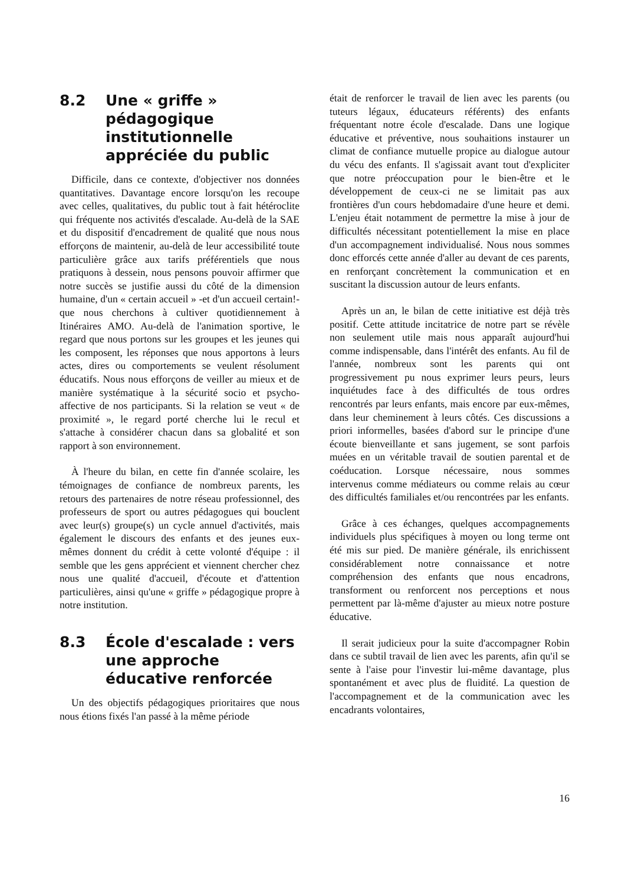8.2 Une « griffe » pédagogique institutionnelle appréciée du public
Difficile, dans ce contexte, d'objectiver nos données quantitatives. Davantage encore lorsqu'on les recoupe avec celles, qualitatives, du public tout à fait hétéroclite qui fréquente nos activités d'escalade. Au-delà de la SAE et du dispositif d'encadrement de qualité que nous nous efforçons de maintenir, au-delà de leur accessibilité toute particulière grâce aux tarifs préférentiels que nous pratiquons à dessein, nous pensons pouvoir affirmer que notre succès se justifie aussi du côté de la dimension humaine, d'un « certain accueil » -et d'un accueil certain!- que nous cherchons à cultiver quotidiennement à Itinéraires AMO. Au-delà de l'animation sportive, le regard que nous portons sur les groupes et les jeunes qui les composent, les réponses que nous apportons à leurs actes, dires ou comportements se veulent résolument éducatifs. Nous nous efforçons de veiller au mieux et de manière systématique à la sécurité socio et psycho-affective de nos participants. Si la relation se veut « de proximité », le regard porté cherche lui le recul et s'attache à considérer chacun dans sa globalité et son rapport à son environnement.
À l'heure du bilan, en cette fin d'année scolaire, les témoignages de confiance de nombreux parents, les retours des partenaires de notre réseau professionnel, des professeurs de sport ou autres pédagogues qui bouclent avec leur(s) groupe(s) un cycle annuel d'activités, mais également le discours des enfants et des jeunes eux-mêmes donnent du crédit à cette volonté d'équipe : il semble que les gens apprécient et viennent chercher chez nous une qualité d'accueil, d'écoute et d'attention particulières, ainsi qu'une « griffe » pédagogique propre à notre institution.
8.3 École d'escalade : vers une approche éducative renforcée
Un des objectifs pédagogiques prioritaires que nous nous étions fixés l'an passé à la même période
était de renforcer le travail de lien avec les parents (ou tuteurs légaux, éducateurs référents) des enfants fréquentant notre école d'escalade. Dans une logique éducative et préventive, nous souhaitions instaurer un climat de confiance mutuelle propice au dialogue autour du vécu des enfants. Il s'agissait avant tout d'expliciter que notre préoccupation pour le bien-être et le développement de ceux-ci ne se limitait pas aux frontières d'un cours hebdomadaire d'une heure et demi. L'enjeu était notamment de permettre la mise à jour de difficultés nécessitant potentiellement la mise en place d'un accompagnement individualisé. Nous nous sommes donc efforcés cette année d'aller au devant de ces parents, en renforçant concrètement la communication et en suscitant la discussion autour de leurs enfants.
Après un an, le bilan de cette initiative est déjà très positif. Cette attitude incitatrice de notre part se révèle non seulement utile mais nous apparaît aujourd'hui comme indispensable, dans l'intérêt des enfants. Au fil de l'année, nombreux sont les parents qui ont progressivement pu nous exprimer leurs peurs, leurs inquiétudes face à des difficultés de tous ordres rencontrés par leurs enfants, mais encore par eux-mêmes, dans leur cheminement à leurs côtés. Ces discussions a priori informelles, basées d'abord sur le principe d'une écoute bienveillante et sans jugement, se sont parfois muées en un véritable travail de soutien parental et de coéducation. Lorsque nécessaire, nous sommes intervenus comme médiateurs ou comme relais au cœur des difficultés familiales et/ou rencontrées par les enfants.
Grâce à ces échanges, quelques accompagnements individuels plus spécifiques à moyen ou long terme ont été mis sur pied. De manière générale, ils enrichissent considérablement notre connaissance et notre compréhension des enfants que nous encadrons, transforment ou renforcent nos perceptions et nous permettent par là-même d'ajuster au mieux notre posture éducative.
Il serait judicieux pour la suite d'accompagner Robin dans ce subtil travail de lien avec les parents, afin qu'il se sente à l'aise pour l'investir lui-même davantage, plus spontanément et avec plus de fluidité. La question de l'accompagnement et de la communication avec les encadrants volontaires,
16